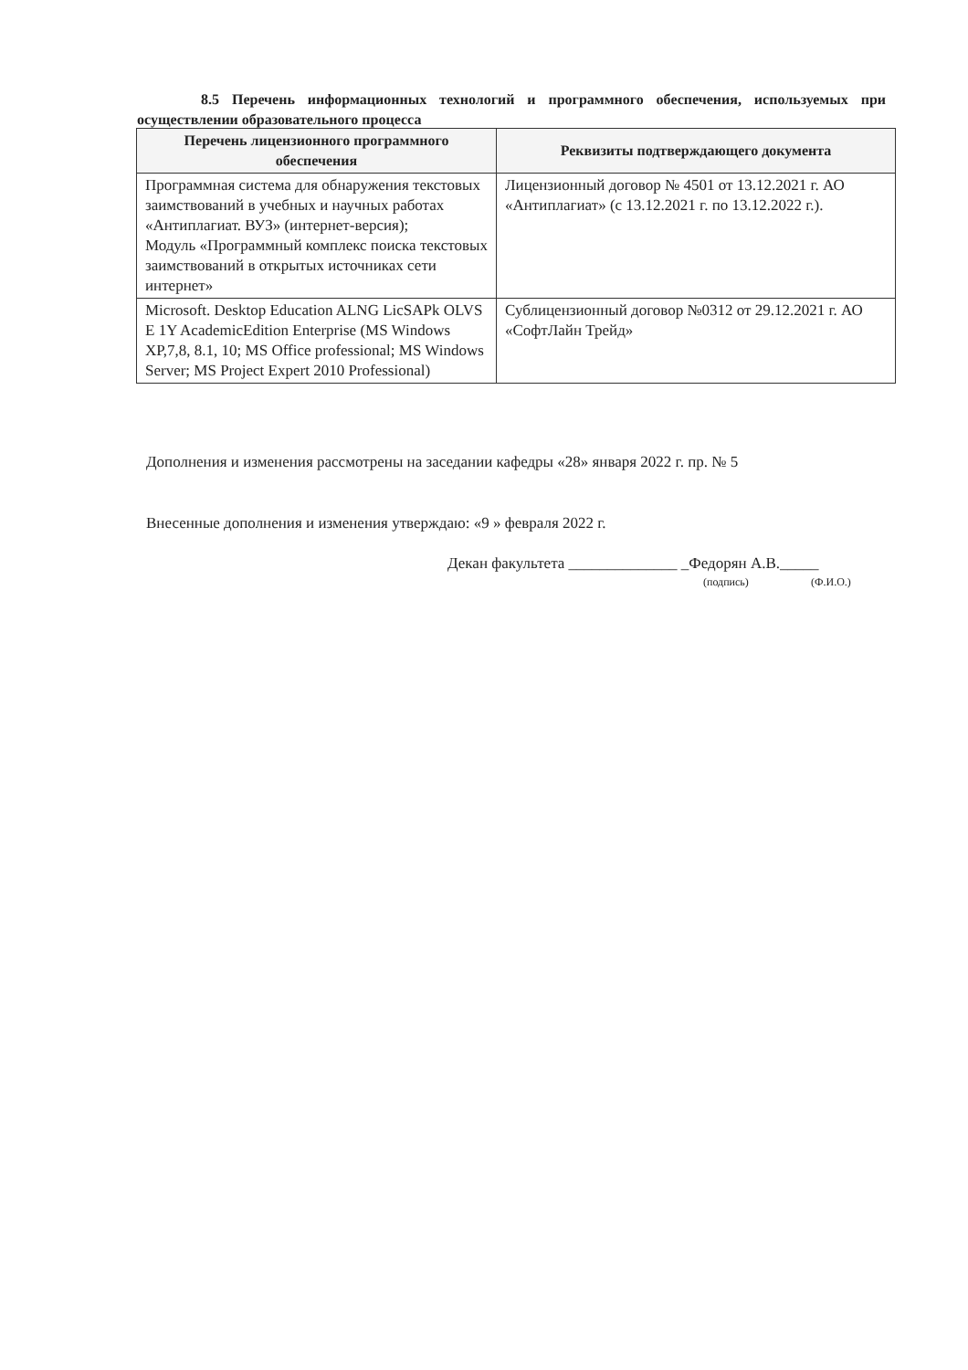8.5 Перечень информационных технологий и программного обеспечения, используемых при осуществлении образовательного процесса
| Перечень лицензионного программного обеспечения | Реквизиты подтверждающего документа |
| --- | --- |
| Программная система для обнаружения текстовых заимствований в учебных и научных работах «Антиплагиат. ВУЗ» (интернет-версия); Модуль «Программный комплекс поиска текстовых заимствований в открытых источниках сети интернет» | Лицензионный договор № 4501 от 13.12.2021 г. АО «Антиплагиат» (с 13.12.2021 г. по 13.12.2022 г.). |
| Microsoft. Desktop Education ALNG LicSAPk OLVS E 1Y AcademicEdition Enterprise (MS Windows XP,7,8, 8.1, 10; MS Office professional; MS Windows Server; MS Project Expert 2010 Professional) | Сублицензионный договор №0312 от 29.12.2021 г. АО «СофтЛайн Трейд» |
Дополнения и изменения рассмотрены на заседании кафедры «28» января 2022 г. пр. № 5
Внесенные дополнения и изменения утверждаю: «9 » февраля 2022 г.
Декан факультета ______________ _Федорян А.В._____
(подпись) (Ф.И.О.)